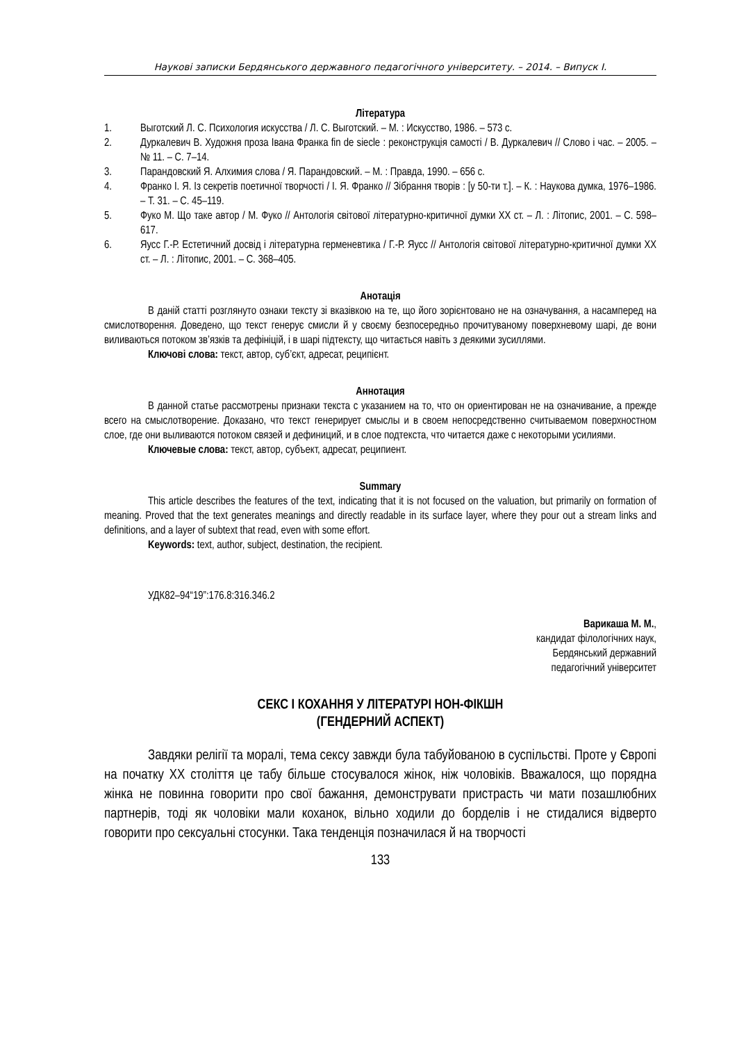Наукові записки Бердянського державного педагогічного університету. – 2014. – Випуск I.
Література
1. Выготский Л. С. Психология искусства / Л. С. Выготский. – М. : Искусство, 1986. – 573 с.
2. Дуркалевич В. Художня проза Івана Франка fin de siecle : реконструкція самості / В. Дуркалевич // Слово і час. – 2005. – № 11. – С. 7–14.
3. Парандовский Я. Алхимия слова / Я. Парандовский. – М. : Правда, 1990. – 656 с.
4. Франко І. Я. Із секретів поетичної творчості / І. Я. Франко // Зібрання творів : [у 50-ти т.]. – К. : Наукова думка, 1976–1986. – Т. 31. – С. 45–119.
5. Фуко М. Що таке автор / М. Фуко // Антологія світової літературно-критичної думки ХХ ст. – Л. : Літопис, 2001. – С. 598–617.
6. Яусс Г.-Р. Естетичний досвід і літературна герменевтика / Г.-Р. Яусс // Антологія світової літературно-критичної думки ХХ ст. – Л. : Літопис, 2001. – С. 368–405.
Анотація
В даній статті розглянуто ознаки тексту зі вказівкою на те, що його зорієнтовано не на означування, а насамперед на смислотворення. Доведено, що текст генерує смисли й у своєму безпосередньо прочитуваному поверхневому шарі, де вони виливаються потоком зв’язків та дефініцій, і в шарі підтексту, що читається навіть з деякими зусиллями.
Ключові слова: текст, автор, суб’єкт, адресат, реципієнт.
Аннотация
В данной статье рассмотрены признаки текста с указанием на то, что он ориентирован не на означивание, а прежде всего на смыслотворение. Доказано, что текст генерирует смыслы и в своем непосредственно считываемом поверхностном слое, где они выливаются потоком связей и дефиниций, и в слое подтекста, что читается даже с некоторыми усилиями.
Ключевые слова: текст, автор, субъект, адресат, реципиент.
Summary
This article describes the features of the text, indicating that it is not focused on the valuation, but primarily on formation of meaning. Proved that the text generates meanings and directly readable in its surface layer, where they pour out a stream links and definitions, and a layer of subtext that read, even with some effort.
Keywords: text, author, subject, destination, the recipient.
УДК82–94“19”:176.8:316.346.2
Варикаша М. М.,
кандидат філологічних наук,
Бердянський державний
педагогічний університет
СЕКС І КОХАННЯ У ЛІТЕРАТУРІ НОН-ФІКШН
(ГЕНДЕРНИЙ АСПЕКТ)
Завдяки релігії та моралі, тема сексу завжди була табуйованою в суспільстві. Проте у Європі на початку ХХ століття це табу більше стосувалося жінок, ніж чоловіків. Вважалося, що порядна жінка не повинна говорити про свої бажання, демонструвати пристрасть чи мати позашлюбних партнерів, тоді як чоловіки мали коханок, вільно ходили до борделів і не стидалися відверто говорити про сексуальні стосунки. Така тенденція позначилася й на творчості
133